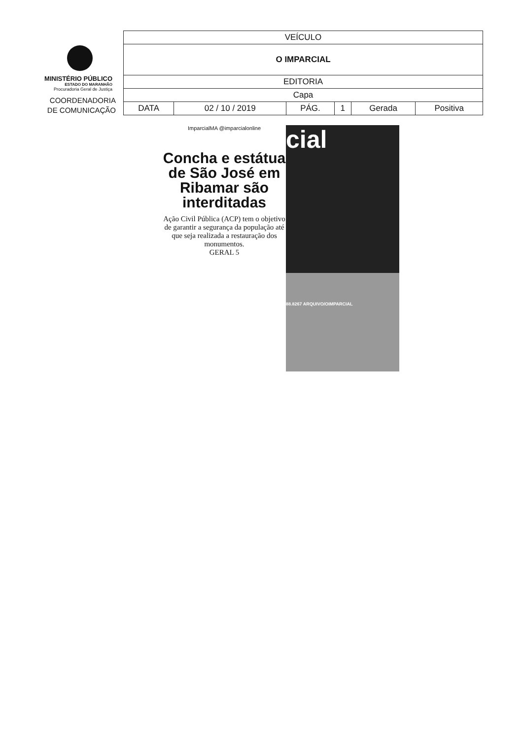MINISTÉRIO PÚBLICO
ESTADO DO MARANHÃO
Procuradoria Geral de Justiça
COORDENADORIA
DE COMUNICAÇÃO
| VEÍCULO | | | | | |
| O IMPARCIAL | | | | | |
| EDITORIA | | | | | |
| Capa | | | | | |
| DATA | 02 / 10 / 2019 | PÁG. | 1 | Gerada | Positiva |
ImparcialMA @imparcialonline
Concha e estátua de São José em Ribamar são interditadas
Ação Civil Pública (ACP) tem o objetivo de garantir a segurança da população até que seja realizada a restauração dos monumentos.
GERAL 5
cial
88.8267 ARQUIVO/OIMPARCIAL